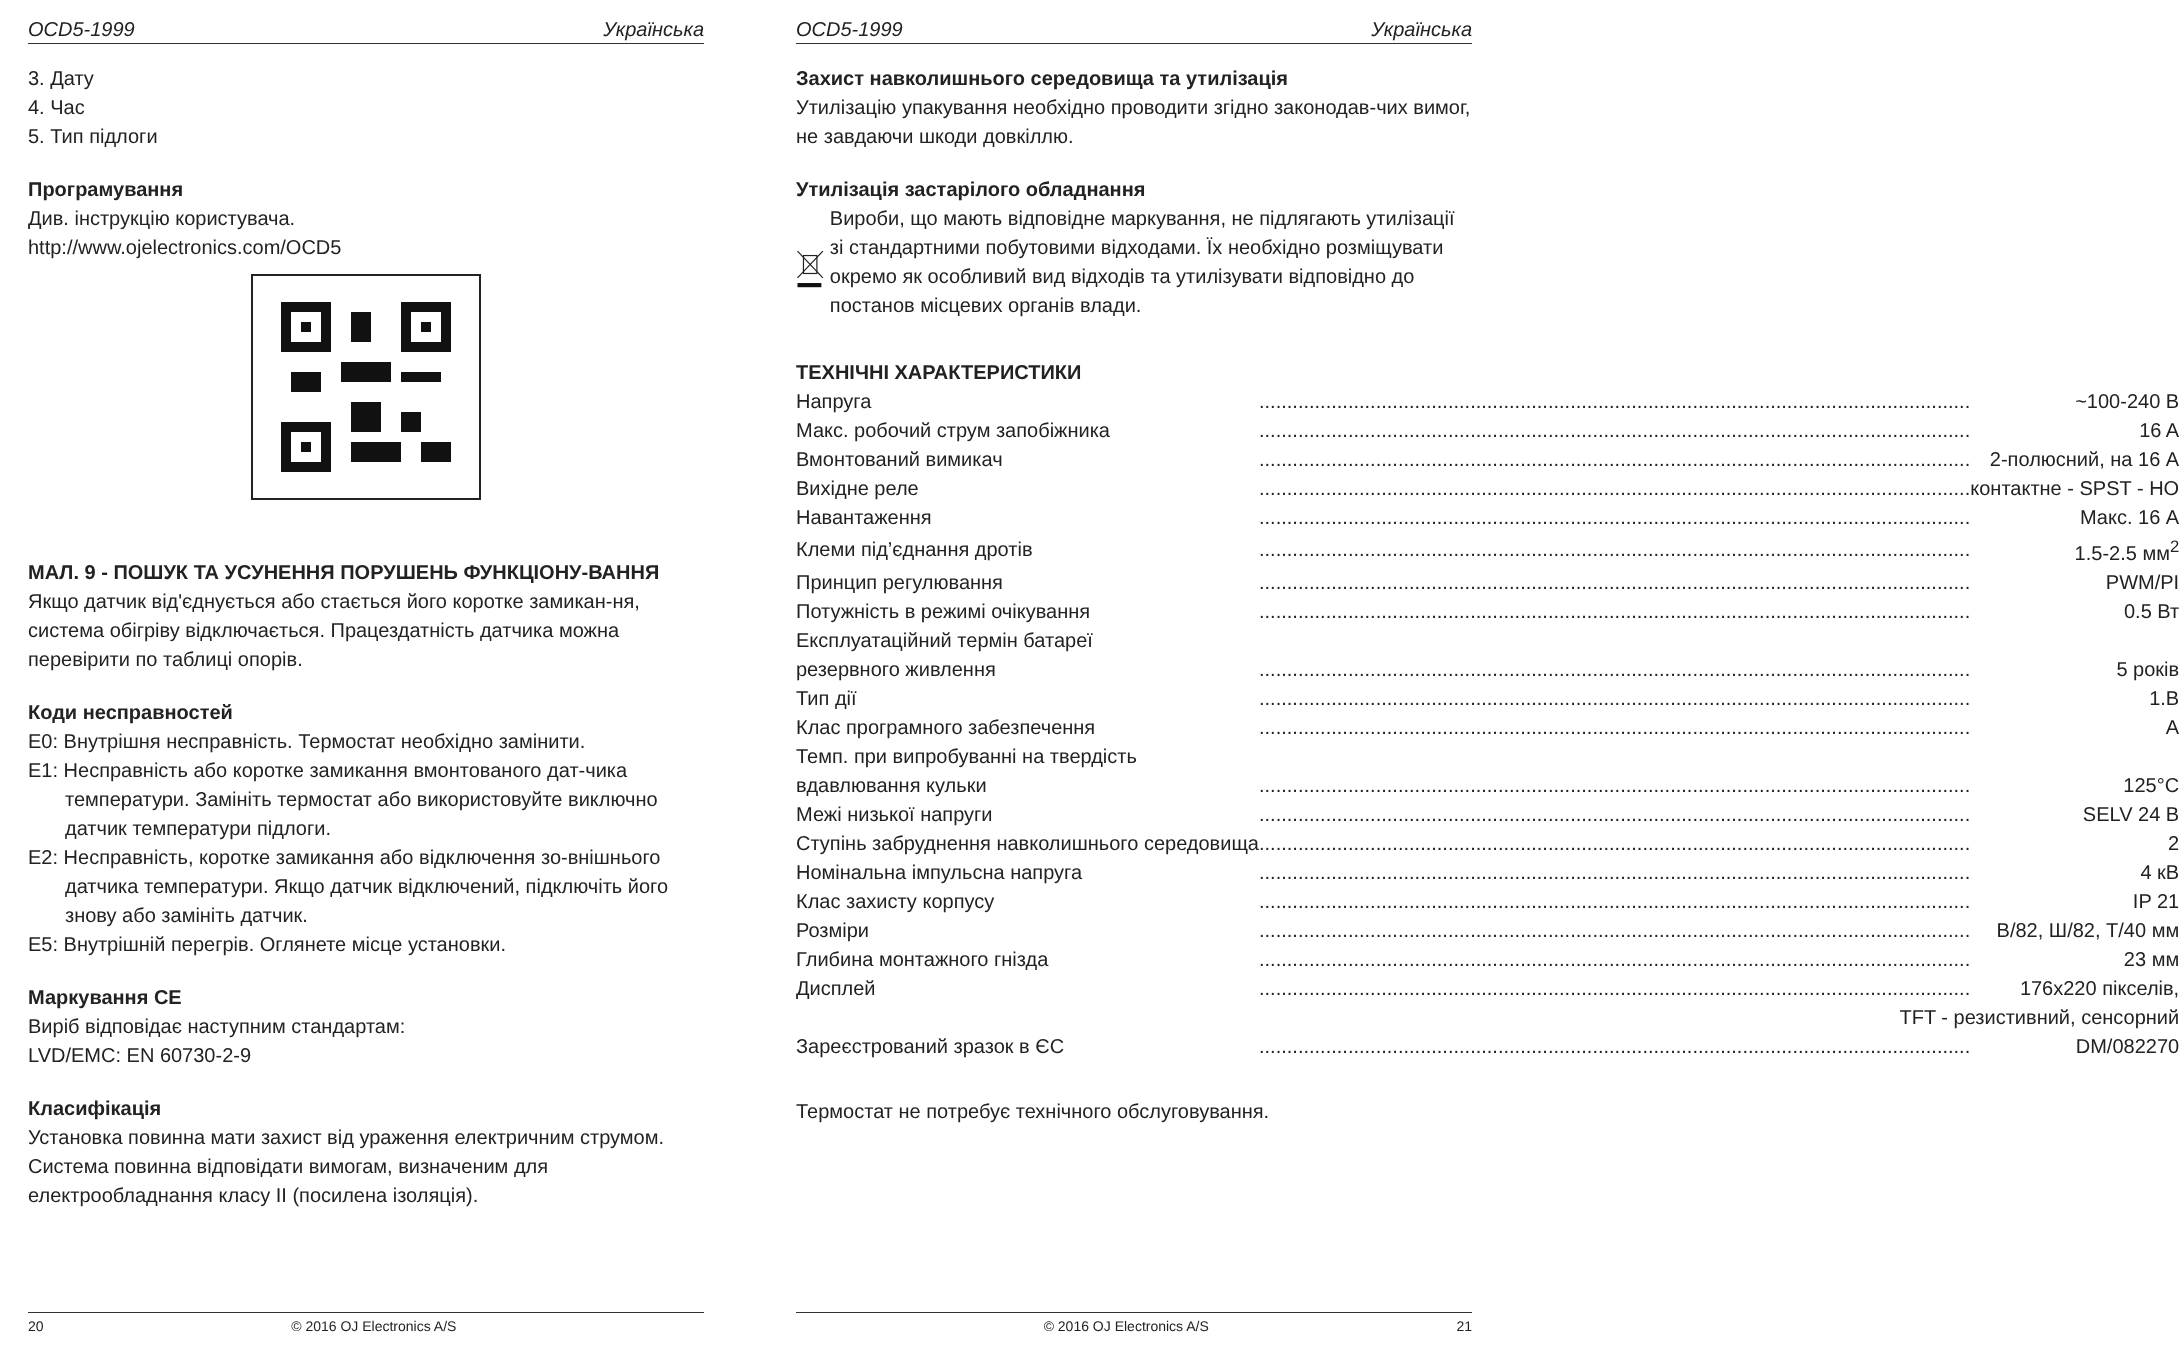OCD5-1999 Українська
3. Дату
4. Час
5. Тип підлоги
Програмування
Див. інструкцію користувача.
http://www.ojelectronics.com/OCD5
МАЛ. 9 - ПОШУК ТА УСУНЕННЯ ПОРУШЕНЬ ФУНКЦІОНУ-ВАННЯ
Якщо датчик від'єднується або стається його коротке замикан-ня, система обігріву відключається. Працездатність датчика можна перевірити по таблиці опорів.
Коди несправностей
E0: Внутрішня несправність. Термостат необхідно замінити.
E1: Несправність або коротке замикання вмонтованого дат-чика температури. Замініть термостат або використовуйте виключно датчик температури підлоги.
E2: Несправність, коротке замикання або відключення зо-внішнього датчика температури. Якщо датчик відключений, підключіть його знову або замініть датчик.
E5: Внутрішній перегрів. Оглянете місце установки.
Маркування CE
Виріб відповідає наступним стандартам:
LVD/EMC: EN 60730-2-9
Класифікація
Установка повинна мати захист від ураження електричним струмом. Система повинна відповідати вимогам, визначеним для електрообладнання класу II (посилена ізоляція).
20 © 2016 OJ Electronics A/S
OCD5-1999 Українська
Захист навколишнього середовища та утилізація
Утилізацію упакування необхідно проводити згідно законодав-чих вимог, не завдаючи шкоди довкіллю.
Утилізація застарілого обладнання
Вироби, що мають відповідне маркування, не підлягають утилізації зі стандартними побутовими відходами. Їх необхідно розміщувати окремо як особливий вид відходів та утилізувати відповідно до постанов місцевих органів влади.
ТЕХНІЧНІ ХАРАКТЕРИСТИКИ
| Напруга | | ~100-240 В |
| Макс. робочий струм запобіжника | | 16 A |
| Вмонтований вимикач | | 2-полюсний, на 16 A |
| Вихідне реле | | контактне - SPST - HO |
| Навантаження | | Макс. 16 A |
| Клеми під’єднання дротів | | 1.5-2.5 мм<sup>2</sup> |
| Принцип регулювання | | PWM/PI |
| Потужність в режимі очікування | | 0.5 Вт |
| Експлуатаційний термін батареї | | |
| резервного живлення | | 5 років |
| Тип дії | | 1.B |
| Клас програмного забезпечення | | A |
| Темп. при випробуванні на твердість | | |
| вдавлювання кульки | | 125°C |
| Межі низької напруги | | SELV 24 В |
| Ступінь забруднення навколишнього середовища | | 2 |
| Номінальна імпульсна напруга | | 4 кВ |
| Клас захисту корпусу | | IP 21 |
| Розміри | | В/82, Ш/82, Т/40 мм |
| Глибина монтажного гнізда | | 23 мм |
| Дисплей | | 176x220 пікселів, |
| TFT - резистивний, сенсорний | | |
| Зареєстрований зразок в ЄС | | DM/082270 |
Термостат не потребує технічного обслуговування.
© 2016 OJ Electronics A/S 21